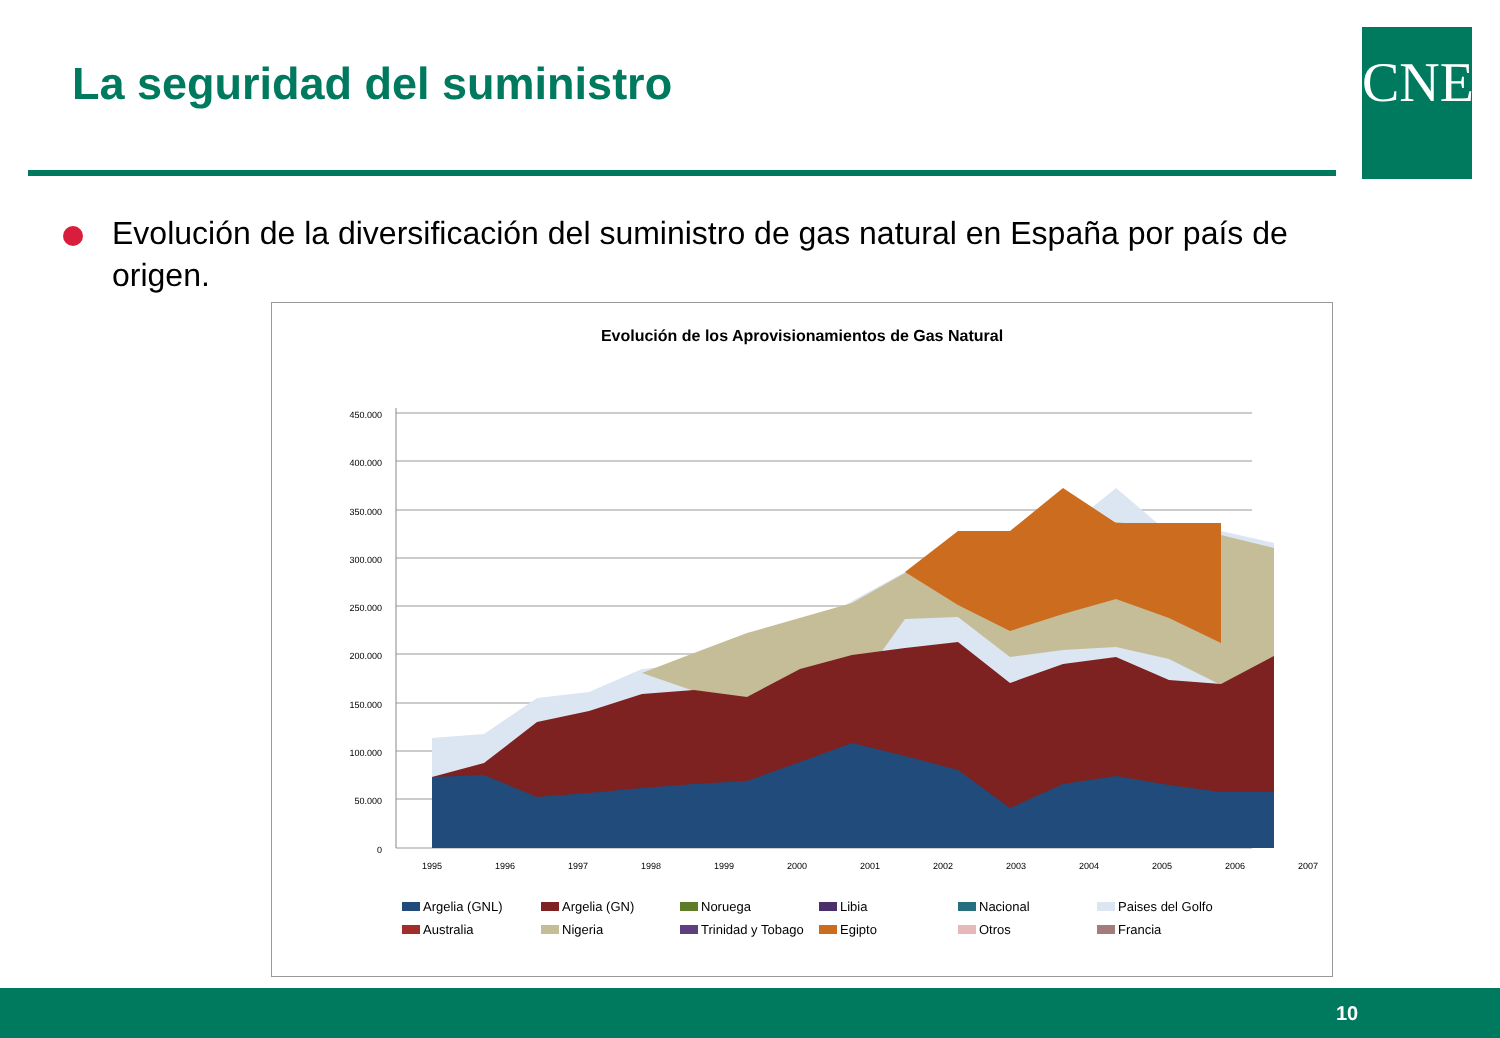La seguridad del suministro CNE
Evolución de la diversificación del suministro de gas natural en España por país de origen.
Evolución de los Aprovisionamientos de Gas Natural
450.000
400.000
350.000
300.000
250.000
200.000
150.000
100.000
50.000
0
1995
1996
1997
1998
1999
2000
2001
2002
2003
2004
2005
2006
2007
2008 2009 2010 2011
Argelia (GNL) Argelia (GN) Noruega Libia Nacional Paises del Golfo Australia Nigeria Trinidad y Tobago Egipto Otros Francia
10